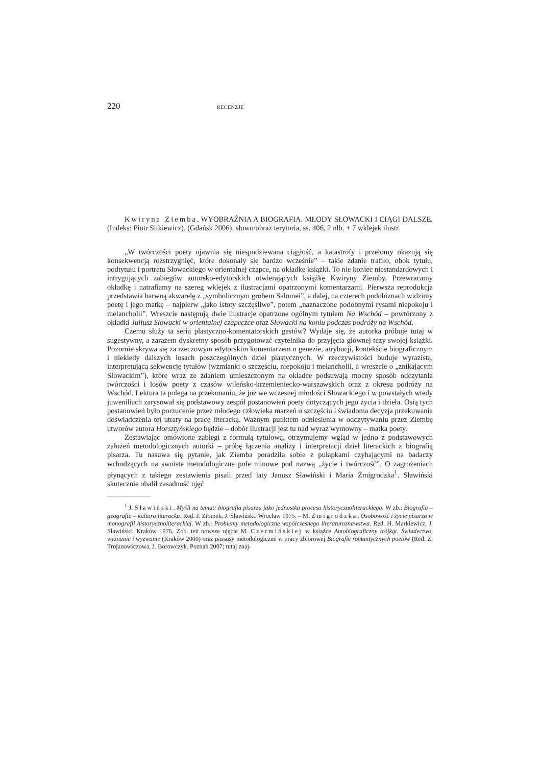220 RECENZJE
Kwiryna Ziemba, WYOBRAŹNIA A BIOGRAFIA. MŁODY SŁOWACKI I CIĄGI DALSZE. (Indeks: Piotr Sitkiewicz). (Gdańsk 2006). słowo/obraz terytoria, ss. 406, 2 nlb. + 7 wklejek ilustr.
„W twórczości poety ujawnia się niespodziewana ciągłość, a katastrofy i przełomy okazują się konsekwencją rozstrzygnięć, które dokonały się bardzo wcześnie” – takie zdanie trafiło, obok tytułu, podtytułu i portretu Słowackiego w orientalnej czapce, na okładkę książki. To nie koniec niestandardowych i intrygujących zabiegów autorsko-edytorskich otwierających książkę Kwiryny Ziemby. Przewracamy okładkę i natrafiamy na szereg wklejek z ilustracjami opatrzonymi komentarzami. Pierwsza reprodukcja przedstawia barwną akwarelę z „symbolicznym grobem Salomei”, a dalej, na czterech podobiznach widzimy poetę i jego matkę – najpierw „jako istoty szczęśliwe”, potem „naznaczone podobnymi rysami niepokoju i melancholii”. Wreszcie następują dwie ilustracje opatrzone ogólnym tytułem Na Wschód – powtórzony z okładki Juliusz Słowacki w orientalnej czapeczce oraz Słowacki na koniu podczas podróży na Wschód.
Czemu służy ta seria plastyczno-komentatorskich gestów? Wydaje się, że autorka próbuje tutaj w sugestywny, a zarazem dyskretny sposób przygotować czytelnika do przyjęcia głównej tezy swojej książki. Pozornie skrywa się za rzeczowym edytorskim komentarzem o genezie, atrybucji, kontekście biograficznym i niekiedy dalszych losach poszczególnych dzieł plastycznych. W rzeczywistości buduje wyrazistą, interpretującą sekwencję tytułów (wzmianki o szczęściu, niepokoju i melancholii, a wreszcie o „znikającym Słowackim”), które wraz ze zdaniem umieszczonym na okładce podsuwają mocny sposób odczytania twórczości i losów poety z czasów wileńsko-krzemieniecko-warszawskich oraz z okresu podróży na Wschód. Lektura ta polega na przekonaniu, że już we wczesnej młodości Słowackiego i w powstałych wtedy juweniliach zarysował się podstawowy zespół postanowień poety dotyczących jego życia i dzieła. Osią tych postanowień było porzucenie przez młodego człowieka marzeń o szczęściu i świadoma decyzja przekuwania doświadczenia tej utraty na pracę literacką. Ważnym punktem odniesienia w odczytywaniu przez Ziembę utworów autora Horsztyńskiego będzie – dobór ilustracji jest tu nad wyraz wymowny – matka poety.
Zestawiając omówione zabiegi z formułą tytułową, otrzymujemy wgląd w jedno z podstawowych założeń metodologicznych autorki – próbę łączenia analizy i interpretacji dzieł literackich z biografią pisarza. Tu nasuwa się pytanie, jak Ziemba poradziła sobie z pułapkami czyhającymi na badaczy wchodzących na swoiste metodologiczne pole minowe pod nazwą „życie i twórczość”. O zagrożeniach płynących z takiego zestawienia pisali przed laty Janusz Sławiński i Maria Żmigrodzka<sup>1</sup>. Sławiński skutecznie obalił zasadność ujęć
<sup>1</sup> J. Sławiński, Myśli na temat: biografia pisarza jako jednostka procesu historycznoliterackiego. W zb.: Biografia – geografia – kultura literacka. Red. J. Ziomek, J. Sławiński. Wrocław 1975. – M. Żmigrodzka, Osobowość i życie pisarza w monografii historycznoliterackiej. W zb.: Problemy metodologiczne współczesnego literaturoznawstwa. Red. H. Markiewicz, J. Sławiński. Kraków 1976. Zob. też nowsze ujęcie M. Czermińskiej w książce Autobiograficzny trójkąt. Świadectwo, wyznanie i wyzwanie (Kraków 2000) oraz passusy metodologiczne w pracy zbiorowej Biografie romantycznych poetów (Red. Z. Trojanowiczowa, J. Borowczyk. Poznań 2007; tutaj znaj-